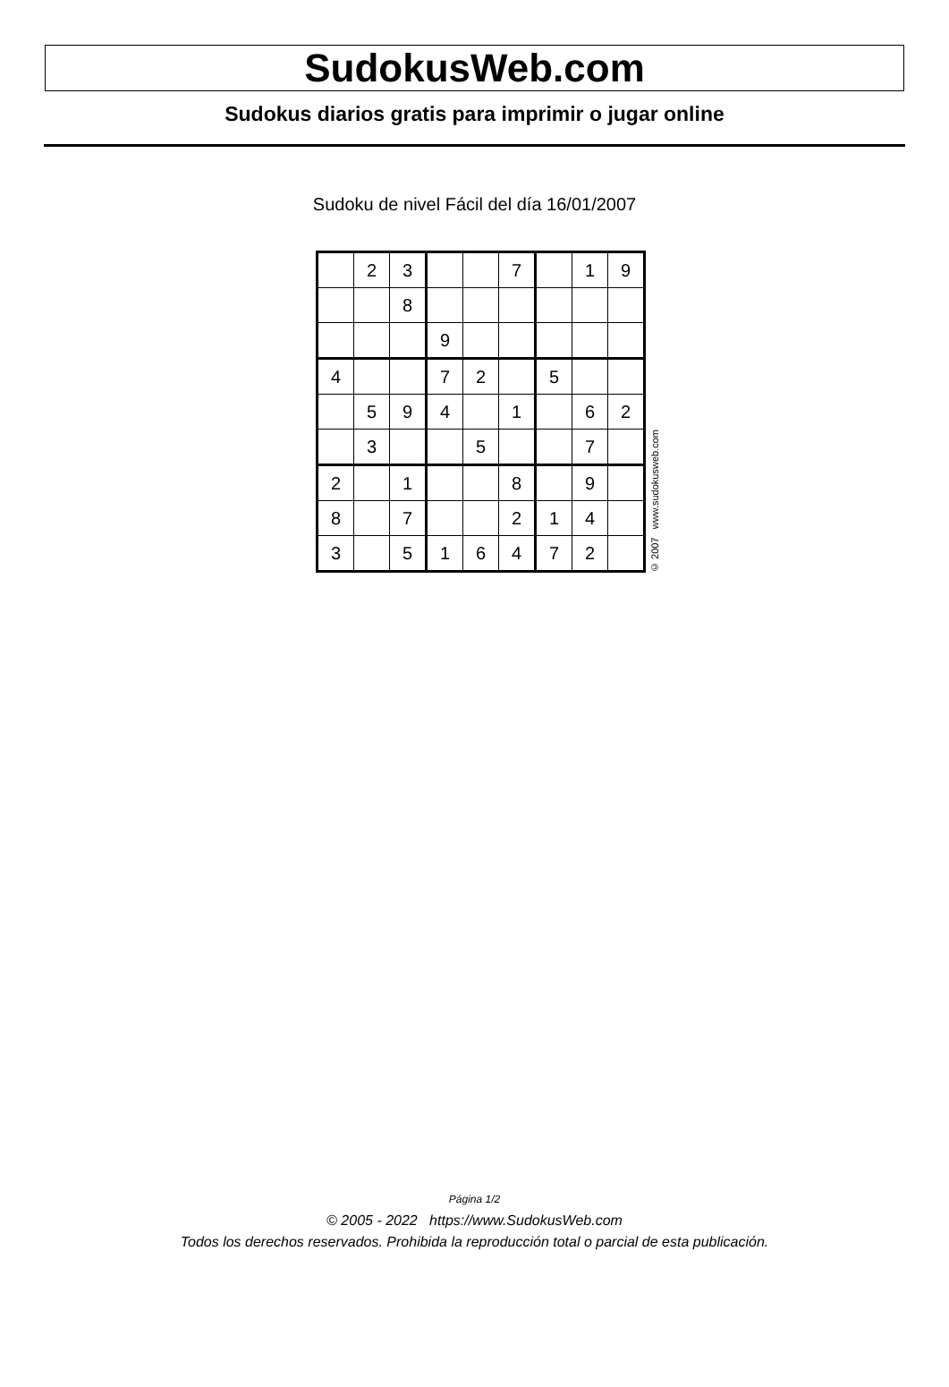SudokusWeb.com
Sudokus diarios gratis para imprimir o jugar online
Sudoku de nivel Fácil del día 16/01/2007
| | 2 | 3 | | | 7 | | 1 | 9 |
| | | 8 | | | | | | |
| | | | 9 | | | | | |
| 4 | | | 7 | 2 | | 5 | | |
| | 5 | 9 | 4 | | 1 | | 6 | 2 |
| | 3 | | | 5 | | | 7 | |
| 2 | | 1 | | | 8 | | 9 | |
| 8 | | 7 | | | 2 | 1 | 4 | |
| 3 | | 5 | 1 | 6 | 4 | 7 | 2 | |
© 2007 www.sudokusweb.com
Página 1/2
© 2005 - 2022 https://www.SudokusWeb.com
Todos los derechos reservados. Prohibida la reproducción total o parcial de esta publicación.